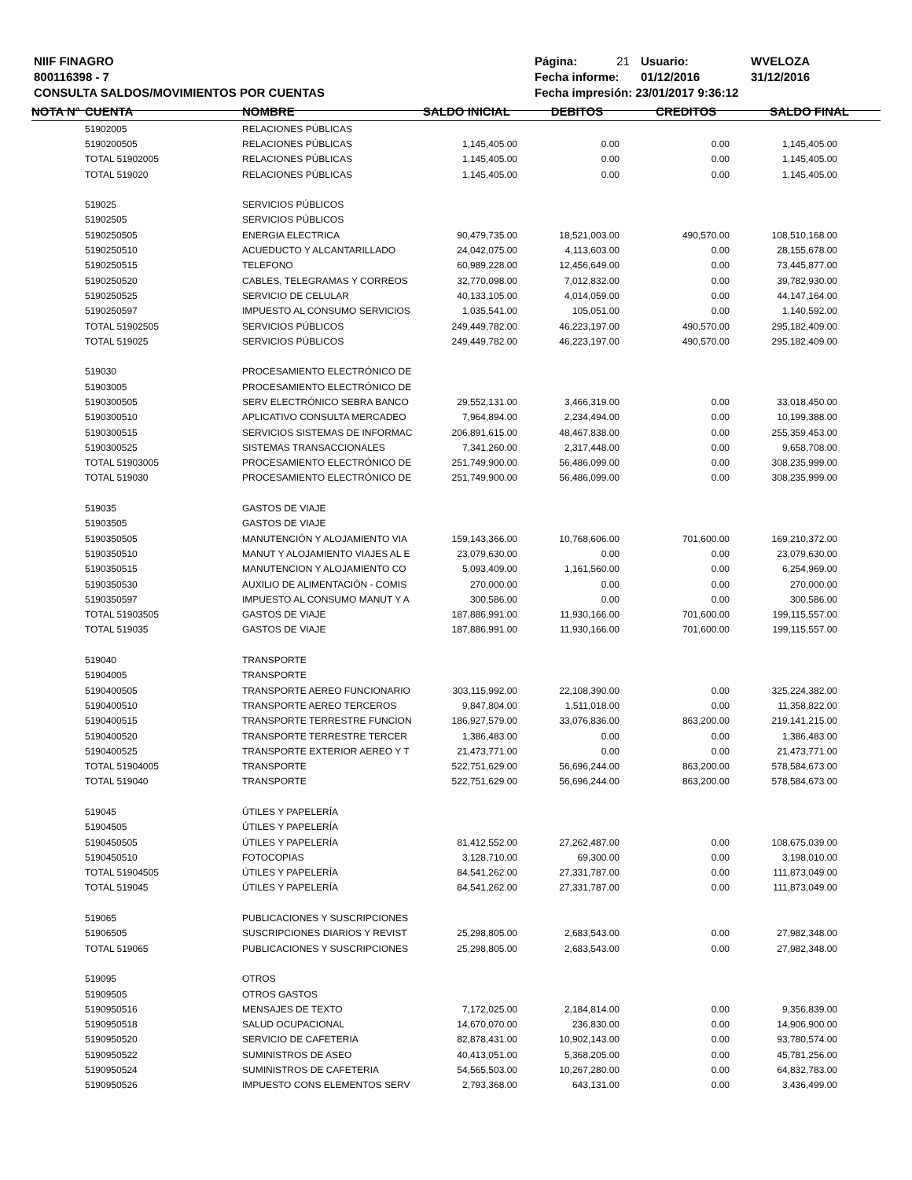NIIF FINAGRO
800116398 - 7
CONSULTA SALDOS/MOVIMIENTOS POR CUENTAS
Página: 21 Usuario: WVELOZA
Fecha informe: 01/12/2016 31/12/2016
Fecha impresión: 23/01/2017 9:36:12
| NOTA N° | CUENTA | NOMBRE | SALDO INICIAL | DEBITOS | CREDITOS | SALDO FINAL |
| --- | --- | --- | --- | --- | --- | --- |
| | 51902005 | RELACIONES PÚBLICAS | | | | |
| | 5190200505 | RELACIONES PÚBLICAS | 1,145,405.00 | 0.00 | 0.00 | 1,145,405.00 |
| | TOTAL 51902005 | RELACIONES PÚBLICAS | 1,145,405.00 | 0.00 | 0.00 | 1,145,405.00 |
| | TOTAL 519020 | RELACIONES PÚBLICAS | 1,145,405.00 | 0.00 | 0.00 | 1,145,405.00 |
| | 519025 | SERVICIOS PÚBLICOS | | | | |
| | 51902505 | SERVICIOS PÚBLICOS | | | | |
| | 5190250505 | ENERGIA ELECTRICA | 90,479,735.00 | 18,521,003.00 | 490,570.00 | 108,510,168.00 |
| | 5190250510 | ACUEDUCTO Y ALCANTARILLADO | 24,042,075.00 | 4,113,603.00 | 0.00 | 28,155,678.00 |
| | 5190250515 | TELEFONO | 60,989,228.00 | 12,456,649.00 | 0.00 | 73,445,877.00 |
| | 5190250520 | CABLES, TELEGRAMAS Y CORREOS | 32,770,098.00 | 7,012,832.00 | 0.00 | 39,782,930.00 |
| | 5190250525 | SERVICIO DE CELULAR | 40,133,105.00 | 4,014,059.00 | 0.00 | 44,147,164.00 |
| | 5190250597 | IMPUESTO AL CONSUMO SERVICIOS | 1,035,541.00 | 105,051.00 | 0.00 | 1,140,592.00 |
| | TOTAL 51902505 | SERVICIOS PÚBLICOS | 249,449,782.00 | 46,223,197.00 | 490,570.00 | 295,182,409.00 |
| | TOTAL 519025 | SERVICIOS PÚBLICOS | 249,449,782.00 | 46,223,197.00 | 490,570.00 | 295,182,409.00 |
| | 519030 | PROCESAMIENTO ELECTRÓNICO DE | | | | |
| | 51903005 | PROCESAMIENTO ELECTRÓNICO DE | | | | |
| | 5190300505 | SERV ELECTRÓNICO SEBRA BANCO | 29,552,131.00 | 3,466,319.00 | 0.00 | 33,018,450.00 |
| | 5190300510 | APLICATIVO CONSULTA MERCADEO | 7,964,894.00 | 2,234,494.00 | 0.00 | 10,199,388.00 |
| | 5190300515 | SERVICIOS SISTEMAS DE INFORMAC | 206,891,615.00 | 48,467,838.00 | 0.00 | 255,359,453.00 |
| | 5190300525 | SISTEMAS TRANSACCIONALES | 7,341,260.00 | 2,317,448.00 | 0.00 | 9,658,708.00 |
| | TOTAL 51903005 | PROCESAMIENTO ELECTRÓNICO DE | 251,749,900.00 | 56,486,099.00 | 0.00 | 308,235,999.00 |
| | TOTAL 519030 | PROCESAMIENTO ELECTRÓNICO DE | 251,749,900.00 | 56,486,099.00 | 0.00 | 308,235,999.00 |
| | 519035 | GASTOS DE VIAJE | | | | |
| | 51903505 | GASTOS DE VIAJE | | | | |
| | 5190350505 | MANUTENCIÓN Y ALOJAMIENTO VIA | 159,143,366.00 | 10,768,606.00 | 701,600.00 | 169,210,372.00 |
| | 5190350510 | MANUT Y ALOJAMIENTO VIAJES AL E | 23,079,630.00 | 0.00 | 0.00 | 23,079,630.00 |
| | 5190350515 | MANUTENCION Y ALOJAMIENTO CO | 5,093,409.00 | 1,161,560.00 | 0.00 | 6,254,969.00 |
| | 5190350530 | AUXILIO DE ALIMENTACIÓN - COMIS | 270,000.00 | 0.00 | 0.00 | 270,000.00 |
| | 5190350597 | IMPUESTO AL CONSUMO MANUT Y A | 300,586.00 | 0.00 | 0.00 | 300,586.00 |
| | TOTAL 51903505 | GASTOS DE VIAJE | 187,886,991.00 | 11,930,166.00 | 701,600.00 | 199,115,557.00 |
| | TOTAL 519035 | GASTOS DE VIAJE | 187,886,991.00 | 11,930,166.00 | 701,600.00 | 199,115,557.00 |
| | 519040 | TRANSPORTE | | | | |
| | 51904005 | TRANSPORTE | | | | |
| | 5190400505 | TRANSPORTE AEREO FUNCIONARIO | 303,115,992.00 | 22,108,390.00 | 0.00 | 325,224,382.00 |
| | 5190400510 | TRANSPORTE AEREO TERCEROS | 9,847,804.00 | 1,511,018.00 | 0.00 | 11,358,822.00 |
| | 5190400515 | TRANSPORTE TERRESTRE FUNCION | 186,927,579.00 | 33,076,836.00 | 863,200.00 | 219,141,215.00 |
| | 5190400520 | TRANSPORTE TERRESTRE TERCER | 1,386,483.00 | 0.00 | 0.00 | 1,386,483.00 |
| | 5190400525 | TRANSPORTE EXTERIOR AEREO Y T | 21,473,771.00 | 0.00 | 0.00 | 21,473,771.00 |
| | TOTAL 51904005 | TRANSPORTE | 522,751,629.00 | 56,696,244.00 | 863,200.00 | 578,584,673.00 |
| | TOTAL 519040 | TRANSPORTE | 522,751,629.00 | 56,696,244.00 | 863,200.00 | 578,584,673.00 |
| | 519045 | ÚTILES Y PAPELERÍA | | | | |
| | 51904505 | ÚTILES Y PAPELERÍA | | | | |
| | 5190450505 | ÚTILES Y PAPELERÍA | 81,412,552.00 | 27,262,487.00 | 0.00 | 108,675,039.00 |
| | 5190450510 | FOTOCOPIAS | 3,128,710.00 | 69,300.00 | 0.00 | 3,198,010.00 |
| | TOTAL 51904505 | ÚTILES Y PAPELERÍA | 84,541,262.00 | 27,331,787.00 | 0.00 | 111,873,049.00 |
| | TOTAL 519045 | ÚTILES Y PAPELERÍA | 84,541,262.00 | 27,331,787.00 | 0.00 | 111,873,049.00 |
| | 519065 | PUBLICACIONES Y SUSCRIPCIONES | | | | |
| | 51906505 | SUSCRIPCIONES DIARIOS Y REVIST | 25,298,805.00 | 2,683,543.00 | 0.00 | 27,982,348.00 |
| | TOTAL 519065 | PUBLICACIONES Y SUSCRIPCIONES | 25,298,805.00 | 2,683,543.00 | 0.00 | 27,982,348.00 |
| | 519095 | OTROS | | | | |
| | 51909505 | OTROS GASTOS | | | | |
| | 5190950516 | MENSAJES DE TEXTO | 7,172,025.00 | 2,184,814.00 | 0.00 | 9,356,839.00 |
| | 5190950518 | SALUD OCUPACIONAL | 14,670,070.00 | 236,830.00 | 0.00 | 14,906,900.00 |
| | 5190950520 | SERVICIO DE CAFETERIA | 82,878,431.00 | 10,902,143.00 | 0.00 | 93,780,574.00 |
| | 5190950522 | SUMINISTROS DE ASEO | 40,413,051.00 | 5,368,205.00 | 0.00 | 45,781,256.00 |
| | 5190950524 | SUMINISTROS DE CAFETERIA | 54,565,503.00 | 10,267,280.00 | 0.00 | 64,832,783.00 |
| | 5190950526 | IMPUESTO CONS ELEMENTOS SERV | 2,793,368.00 | 643,131.00 | 0.00 | 3,436,499.00 |